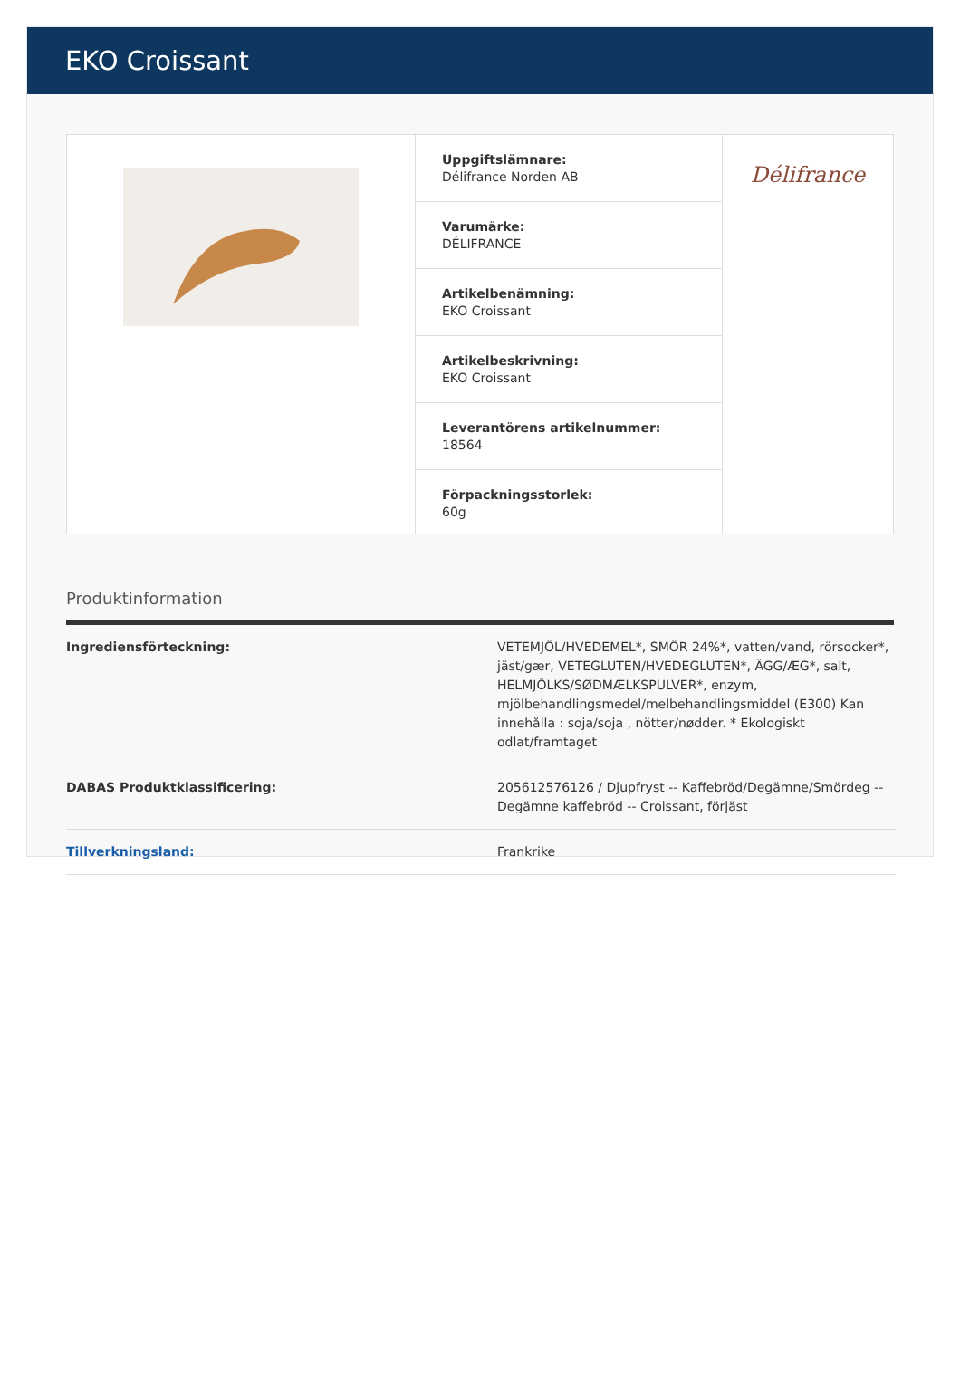EKO Croissant
Uppgiftslämnare:
Délifrance Norden AB
Varumärke:
DÉLIFRANCE
Artikelbenämning:
EKO Croissant
Artikelbeskrivning:
EKO Croissant
Leverantörens artikelnummer:
18564
Förpackningsstorlek:
60g
Délifrance
Produktinformation
| Ingrediensförteckning: | VETEMJÖL/HVEDEMEL*, SMÖR 24%*, vatten/vand, rörsocker*, jäst/gær, VETEGLUTEN/HVEDEGLUTEN*, ÄGG/ÆG*, salt, HELMJÖLKS/SØDMÆLKSPULVER*, enzym, mjölbehandlingsmedel/melbehandlingsmiddel (E300) Kan innehålla : soja/soja , nötter/nødder. * Ekologiskt odlat/framtaget |
| DABAS Produktklassificering: | 205612576126 / Djupfryst -- Kaffebröd/Degämne/Smördeg -- Degämne kaffebröd -- Croissant, förjäst |
| Tillverkningsland: | Frankrike |